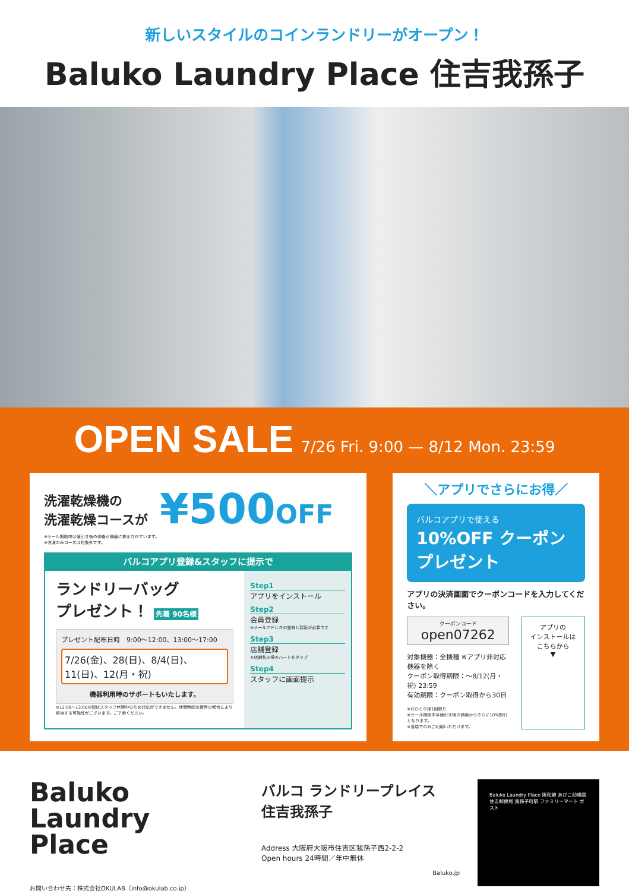新しいスタイルのコインランドリーがオープン！
Baluko Laundry Place 住吉我孫子
OPEN SALE 7/26 Fri. 9:00 — 8/12 Mon. 23:59
洗濯乾燥機の
洗濯乾燥コースが
¥500OFF
※セール期間中は値引き後の価格が機器に表示されています。
※洗濯のみコースは対象外です。
バルコアプリ登録&スタッフに提示で
ランドリーバッグ
プレゼント！ 先着 90名様
プレゼント配布日時　9:00〜12:00、13:00〜17:00
7/26(金)、28(日)、8/4(日)、11(日)、12(月・祝)
機器利用時のサポートもいたします。
※12:00〜13:00の間はスタッフ休憩中のため対応ができません。休憩時間は接客の都合により前後する可能性がございます。ご了承ください。
Step1
アプリをインストール
Step2
会員登録
※メールアドレスの登録と認証が必要です
Step3
店舗登録
※店舗名の横のハートをタップ
Step4
スタッフに画面提示
＼アプリでさらにお得／
バルコアプリで使える
10%OFF クーポン
プレゼント
アプリの決済画面でクーポンコードを入力してください。
クーポンコード
open07262
対象機器：全機種 ※アプリ非対応機器を除く
クーポン取得期限：〜8/12(月・祝) 23:59
有効期限：クーポン取得から30日
※おひとり様1回限り
※セール期間中は値引き後の価格からさらに10%割引となります。
※当店でのみご利用いただけます。
アプリの
インストールは
こちらから
▼
Baluko
Laundry
Place
お問い合わせ先：株式会社OKULAB（info@okulab.co.jp）
バルコ ランドリープレイス
住吉我孫子
Address 大阪府大阪市住吉区我孫子西2-2-2
Open hours 24時間／年中無休
Baluko.jp
Baluko Laundry Place 阪和線 あびこ幼稚園 住吉郵便局 我孫子町駅 ファミリーマート ガスト